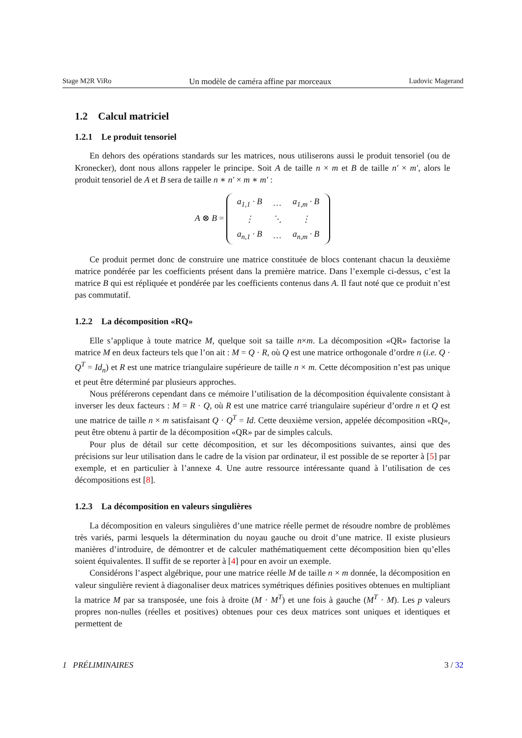Stage M2R ViRo Un modèle de caméra affine par morceaux Ludovic Magerand
1.2 Calcul matriciel
1.2.1 Le produit tensoriel
En dehors des opérations standards sur les matrices, nous utiliserons aussi le produit tensoriel (ou de Kronecker), dont nous allons rappeler le principe. Soit A de taille n × m et B de taille n′ × m′, alors le produit tensoriel de A et B sera de taille n ∗ n′ × m ∗ m′ :
A ⊗ B =
| a<sub>1,1</sub> · B | … | a<sub>1,m</sub> · B |
| ⋮ | ⋱ | ⋮ |
| a<sub>n,1</sub> · B | … | a<sub>n,m</sub> · B |
Ce produit permet donc de construire une matrice constituée de blocs contenant chacun la deuxième matrice pondérée par les coefficients présent dans la première matrice. Dans l’exemple ci-dessus, c’est la matrice B qui est répliquée et pondérée par les coefficients contenus dans A. Il faut noté que ce produit n’est pas commutatif.
1.2.2 La décomposition «RQ»
Elle s’applique à toute matrice M, quelque soit sa taille n×m. La décomposition «QR» factorise la matrice M en deux facteurs tels que l’on ait : M = Q · R, où Q est une matrice orthogonale d’ordre n (i.e. Q · Q<sup>T</sup> = Id<sub>n</sub>) et R est une matrice triangulaire supérieure de taille n × m. Cette décomposition n’est pas unique et peut être déterminé par plusieurs approches.
Nous préférerons cependant dans ce mémoire l’utilisation de la décomposition équivalente consistant à inverser les deux facteurs : M = R · Q, où R est une matrice carré triangulaire supérieur d’ordre n et Q est une matrice de taille n × m satisfaisant Q · Q<sup>T</sup> = Id. Cette deuxième version, appelée décomposition «RQ», peut être obtenu à partir de la décomposition «QR» par de simples calculs.
Pour plus de détail sur cette décomposition, et sur les décompositions suivantes, ainsi que des précisions sur leur utilisation dans le cadre de la vision par ordinateur, il est possible de se reporter à [5] par exemple, et en particulier à l’annexe 4. Une autre ressource intéressante quand à l’utilisation de ces décompositions est [8].
1.2.3 La décomposition en valeurs singulières
La décomposition en valeurs singulières d’une matrice réelle permet de résoudre nombre de problèmes très variés, parmi lesquels la détermination du noyau gauche ou droit d’une matrice. Il existe plusieurs manières d’introduire, de démontrer et de calculer mathématiquement cette décomposition bien qu’elles soient équivalentes. Il suffit de se reporter à [4] pour en avoir un exemple.
Considérons l’aspect algébrique, pour une matrice réelle M de taille n × m donnée, la décomposition en valeur singulière revient à diagonaliser deux matrices symétriques définies positives obtenues en multipliant la matrice M par sa transposée, une fois à droite (M · M<sup>T</sup>) et une fois à gauche (M<sup>T</sup> · M). Les p valeurs propres non-nulles (réelles et positives) obtenues pour ces deux matrices sont uniques et identiques et permettent de
1 PRÉLIMINAIRES 3 / 32